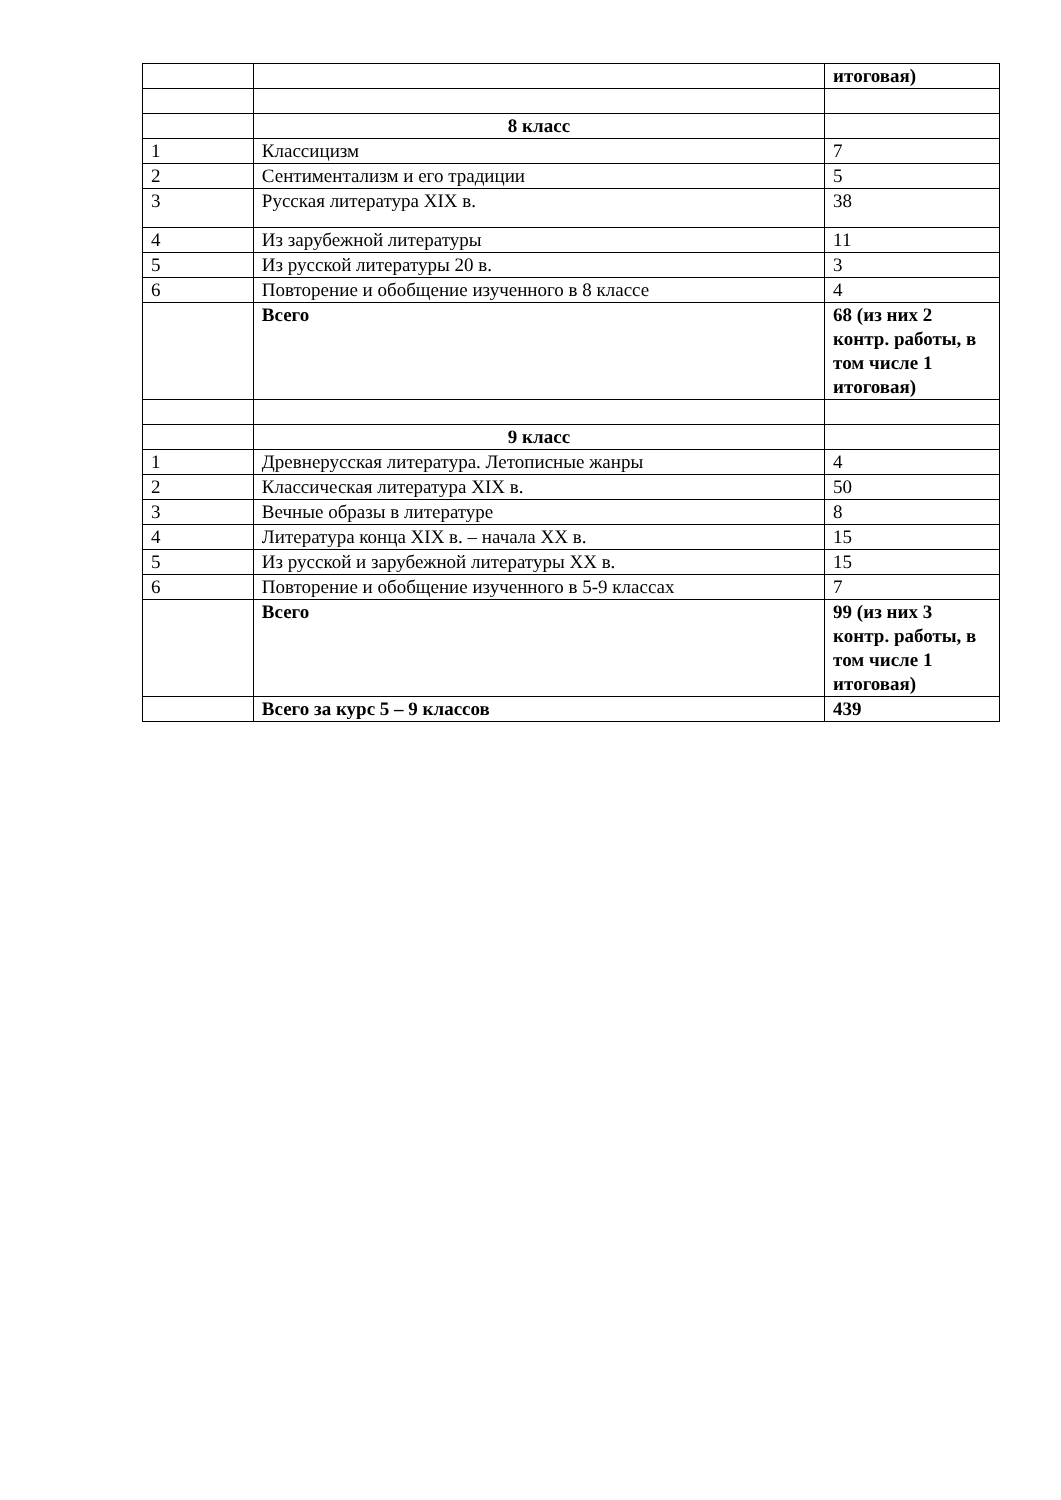| | | итоговая) |
| | 8 класс | |
| 1 | Классицизм | 7 |
| 2 | Сентиментализм и его традиции | 5 |
| 3 | Русская литература XIX в. | 38 |
| 4 | Из зарубежной литературы | 11 |
| 5 | Из русской литературы 20 в. | 3 |
| 6 | Повторение и обобщение изученного в 8 классе | 4 |
| | Всего | 68 (из них 2 контр. работы, в том числе 1 итоговая) |
| | 9 класс | |
| 1 | Древнерусская литература. Летописные жанры | 4 |
| 2 | Классическая литература XIX в. | 50 |
| 3 | Вечные образы в литературе | 8 |
| 4 | Литература конца XIX в. – начала XX в. | 15 |
| 5 | Из русской и зарубежной литературы XX в. | 15 |
| 6 | Повторение и обобщение изученного в 5-9 классах | 7 |
| | Всего | 99 (из них 3 контр. работы, в том числе 1 итоговая) |
| | Всего за курс 5 – 9 классов | 439 |